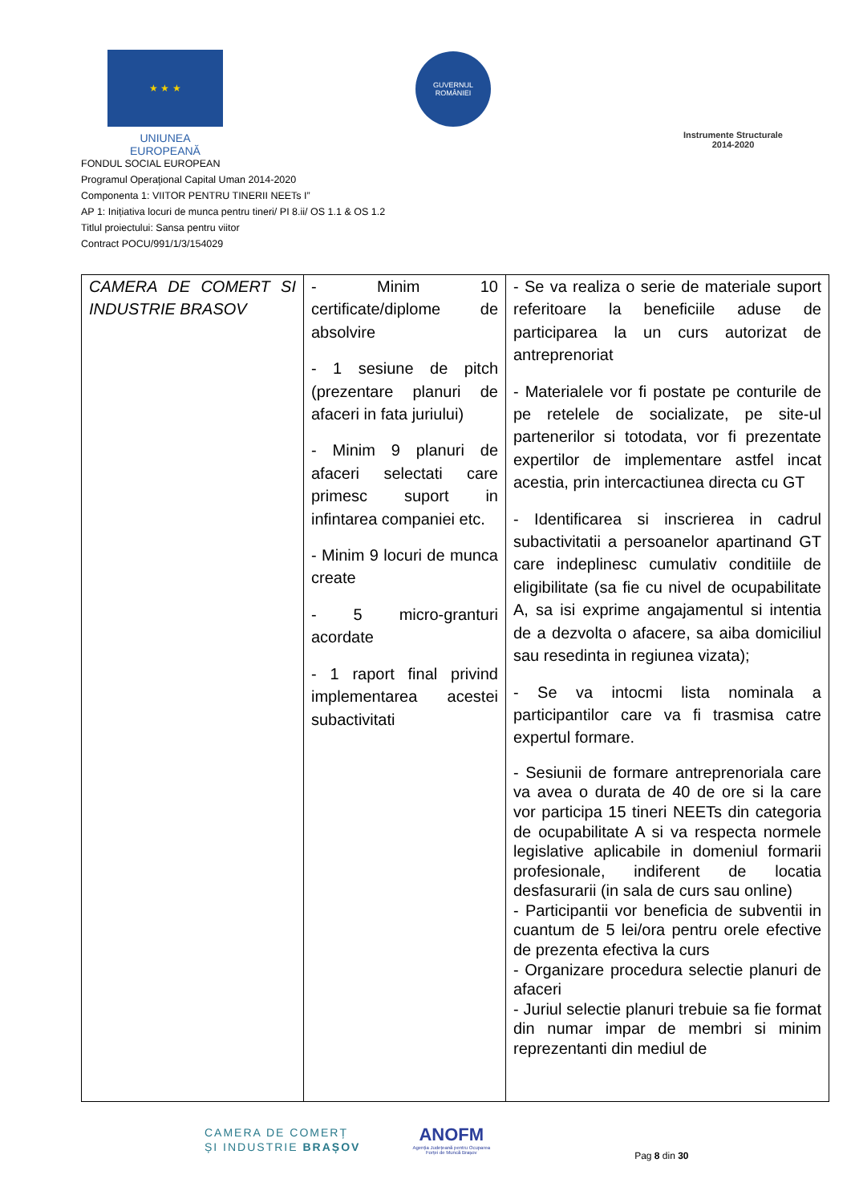★ ★ ★
UNIUNEA EUROPEANĂ
GUVERNUL ROMÂNIEI
Instrumente Structurale
2014-2020
FONDUL SOCIAL EUROPEAN
Programul Operaţional Capital Uman 2014-2020
Componenta 1: VIITOR PENTRU TINERII NEETs I”
AP 1: Inițiativa locuri de munca pentru tineri/ PI 8.ii/ OS 1.1 & OS 1.2
Titlul proiectului: Sansa pentru viitor
Contract POCU/991/1/3/154029
| CAMERA DE COMERT SI INDUSTRIE BRASOV | - Minim 10 certificate/diplome de absolvire - 1 sesiune de pitch (prezentare planuri de afaceri in fata juriului) - Minim 9 planuri de afaceri selectati care primesc suport in infintarea companiei etc. - Minim 9 locuri de munca create - 5 micro-granturi acordate - 1 raport final privind implementarea acestei subactivitati | - Se va realiza o serie de materiale suport referitoare la beneficiile aduse de participarea la un curs autorizat de antreprenoriat - Materialele vor fi postate pe conturile de pe retelele de socializate, pe site-ul partenerilor si totodata, vor fi prezentate expertilor de implementare astfel incat acestia, prin intercactiunea directa cu GT - Identificarea si inscrierea in cadrul subactivitatii a persoanelor apartinand GT care indeplinesc cumulativ conditiile de eligibilitate (sa fie cu nivel de ocupabilitate A, sa isi exprime angajamentul si intentia de a dezvolta o afacere, sa aiba domiciliul sau resedinta in regiunea vizata); - Se va intocmi lista nominala a participantilor care va fi trasmisa catre expertul formare. - Sesiunii de formare antreprenoriala care va avea o durata de 40 de ore si la care vor participa 15 tineri NEETs din categoria de ocupabilitate A si va respecta normele legislative aplicabile in domeniul formarii profesionale, indiferent de locatia desfasurarii (in sala de curs sau online) - Participantii vor beneficia de subventii in cuantum de 5 lei/ora pentru orele efective de prezenta efectiva la curs - Organizare procedura selectie planuri de afaceri - Juriul selectie planuri trebuie sa fie format din numar impar de membri si minim reprezentanti din mediul de |
CAMERA DE COMERȚ
ȘI INDUSTRIE BRAȘOV
ANOFM
Agenția Județeană pentru Ocuparea
Forței de Muncă Brașov
Pag 8 din 30